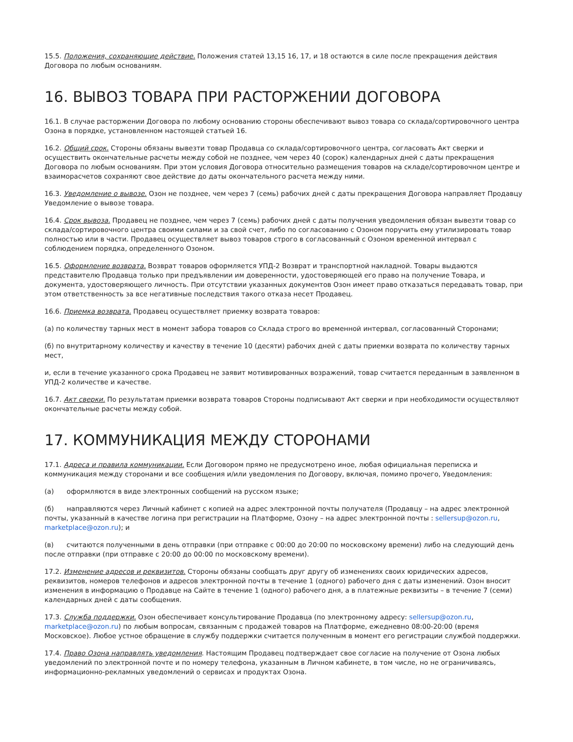15.5. Положения, сохраняющие действие. Положения статей 13,15 16, 17, и 18 остаются в силе после прекращения действия Договора по любым основаниям.
16. ВЫВОЗ ТОВАРА ПРИ РАСТОРЖЕНИИ ДОГОВОРА
16.1. В случае расторжении Договора по любому основанию стороны обеспечивают вывоз товара со склада/сортировочного центра Озона в порядке, установленном настоящей статьей 16.
16.2. Общий срок. Стороны обязаны вывезти товар Продавца со склада/сортировочного центра, согласовать Акт сверки и осуществить окончательные расчеты между собой не позднее, чем через 40 (сорок) календарных дней с даты прекращения Договора по любым основаниям. При этом условия Договора относительно размещения товаров на складе/сортировочном центре и взаиморасчетов сохраняют свое действие до даты окончательного расчета между ними.
16.3. Уведомление о вывозе. Озон не позднее, чем через 7 (семь) рабочих дней с даты прекращения Договора направляет Продавцу Уведомление о вывозе товара.
16.4. Срок вывоза. Продавец не позднее, чем через 7 (семь) рабочих дней с даты получения уведомления обязан вывезти товар со склада/сортировочного центра своими силами и за свой счет, либо по согласованию с Озоном поручить ему утилизировать товар полностью или в части. Продавец осуществляет вывоз товаров строго в согласованный с Озоном временной интервал с соблюдением порядка, определенного Озоном.
16.5. Оформление возврата. Возврат товаров оформляется УПД-2 Возврат и транспортной накладной. Товары выдаются представителю Продавца только при предъявлении им доверенности, удостоверяющей его право на получение Товара, и документа, удостоверяющего личность. При отсутствии указанных документов Озон имеет право отказаться передавать товар, при этом ответственность за все негативные последствия такого отказа несет Продавец.
16.6. Приемка возврата. Продавец осуществляет приемку возврата товаров:
(а) по количеству тарных мест в момент забора товаров со Склада строго во временной интервал, согласованный Сторонами;
(б) по внутритарному количеству и качеству в течение 10 (десяти) рабочих дней с даты приемки возврата по количеству тарных мест,
и, если в течение указанного срока Продавец не заявит мотивированных возражений, товар считается переданным в заявленном в УПД-2 количестве и качестве.
16.7. Акт сверки. По результатам приемки возврата товаров Стороны подписывают Акт сверки и при необходимости осуществляют окончательные расчеты между собой.
17. КОММУНИКАЦИЯ МЕЖДУ СТОРОНАМИ
17.1. Адреса и правила коммуникации. Если Договором прямо не предусмотрено иное, любая официальная переписка и коммуникация между сторонами и все сообщения и/или уведомления по Договору, включая, помимо прочего, Уведомления:
(а) оформляются в виде электронных сообщений на русском языке;
(б) направляются через Личный кабинет с копией на адрес электронной почты получателя (Продавцу – на адрес электронной почты, указанный в качестве логина при регистрации на Платформе, Озону – на адрес электронной почты : sellersup@ozon.ru, marketplace@ozon.ru); и
(в) считаются полученными в день отправки (при отправке с 00:00 до 20:00 по московскому времени) либо на следующий день после отправки (при отправке с 20:00 до 00:00 по московскому времени).
17.2. Изменение адресов и реквизитов. Стороны обязаны сообщать друг другу об изменениях своих юридических адресов, реквизитов, номеров телефонов и адресов электронной почты в течение 1 (одного) рабочего дня с даты изменений. Озон вносит изменения в информацию о Продавце на Сайте в течение 1 (одного) рабочего дня, а в платежные реквизиты – в течение 7 (семи) календарных дней с даты сообщения.
17.3. Служба поддержки. Озон обеспечивает консультирование Продавца (по электронному адресу: sellersup@ozon.ru, marketplace@ozon.ru) по любым вопросам, связанным с продажей товаров на Платформе, ежедневно 08:00-20:00 (время Московское). Любое устное обращение в службу поддержки считается полученным в момент его регистрации службой поддержки.
17.4. Право Озона направлять уведомления. Настоящим Продавец подтверждает свое согласие на получение от Озона любых уведомлений по электронной почте и по номеру телефона, указанным в Личном кабинете, в том числе, но не ограничиваясь, информационно-рекламных уведомлений о сервисах и продуктах Озона.